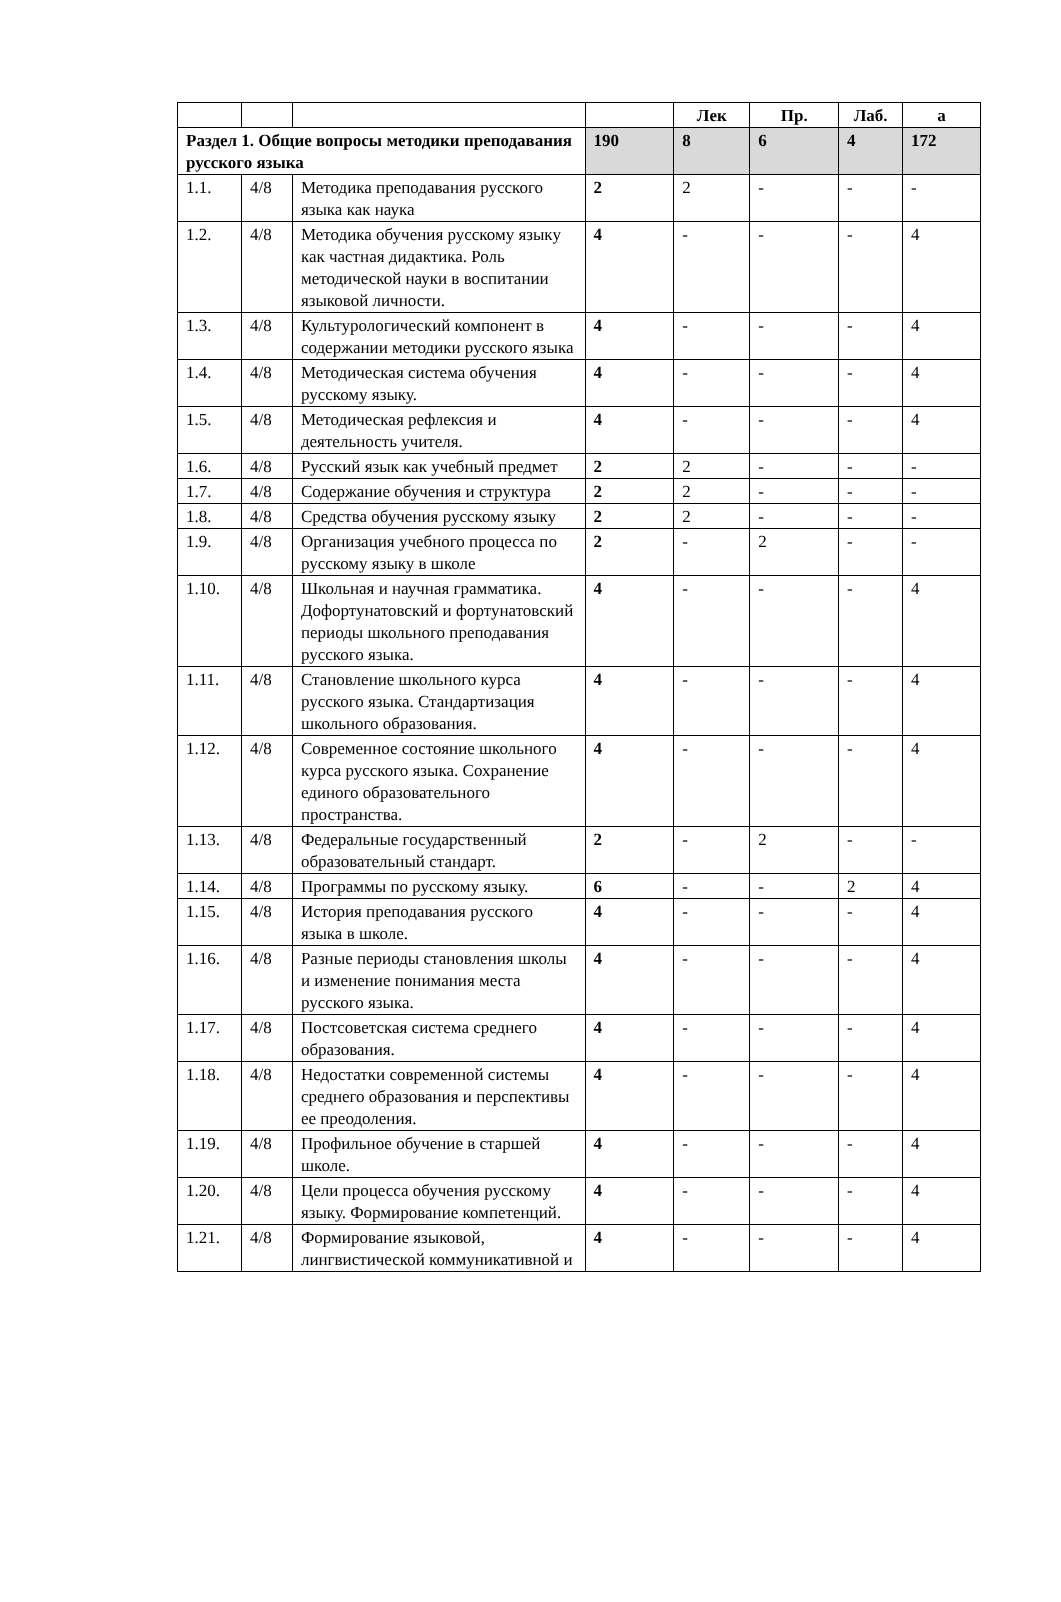| | | | | Лек | Пр. | Лаб. | а |
| --- | --- | --- | --- | --- | --- | --- | --- |
| Раздел 1. Общие вопросы методики преподавания русского языка | | | 190 | 8 | 6 | 4 | 172 |
| 1.1. | 4/8 | Методика преподавания русского языка как наука | 2 | 2 | - | - | - |
| 1.2. | 4/8 | Методика обучения русскому языку как частная дидактика. Роль методической науки в воспитании языковой личности. | 4 | - | - | - | 4 |
| 1.3. | 4/8 | Культурологический компонент в содержании методики русского языка | 4 | - | - | - | 4 |
| 1.4. | 4/8 | Методическая система обучения русскому языку. | 4 | - | - | - | 4 |
| 1.5. | 4/8 | Методическая рефлексия и деятельность учителя. | 4 | - | - | - | 4 |
| 1.6. | 4/8 | Русский язык как учебный предмет | 2 | 2 | - | - | - |
| 1.7. | 4/8 | Содержание обучения и структура | 2 | 2 | - | - | - |
| 1.8. | 4/8 | Средства обучения русскому языку | 2 | 2 | - | - | - |
| 1.9. | 4/8 | Организация учебного процесса по русскому языку в школе | 2 | - | 2 | - | - |
| 1.10. | 4/8 | Школьная и научная грамматика. Дофортунатовский и фортунатовский периоды школьного преподавания русского языка. | 4 | - | - | - | 4 |
| 1.11. | 4/8 | Становление школьного курса русского языка. Стандартизация школьного образования. | 4 | - | - | - | 4 |
| 1.12. | 4/8 | Современное состояние школьного курса русского языка. Сохранение единого образовательного пространства. | 4 | - | - | - | 4 |
| 1.13. | 4/8 | Федеральные государственный образовательный стандарт. | 2 | - | 2 | - | - |
| 1.14. | 4/8 | Программы по русскому языку. | 6 | - | - | 2 | 4 |
| 1.15. | 4/8 | История преподавания русского языка в школе. | 4 | - | - | - | 4 |
| 1.16. | 4/8 | Разные периоды становления школы и изменение понимания места русского языка. | 4 | - | - | - | 4 |
| 1.17. | 4/8 | Постсоветская система среднего образования. | 4 | - | - | - | 4 |
| 1.18. | 4/8 | Недостатки современной системы среднего образования и перспективы ее преодоления. | 4 | - | - | - | 4 |
| 1.19. | 4/8 | Профильное обучение в старшей школе. | 4 | - | - | - | 4 |
| 1.20. | 4/8 | Цели процесса обучения русскому языку. Формирование компетенций. | 4 | - | - | - | 4 |
| 1.21. | 4/8 | Формирование языковой, лингвистической коммуникативной и | 4 | - | - | - | 4 |